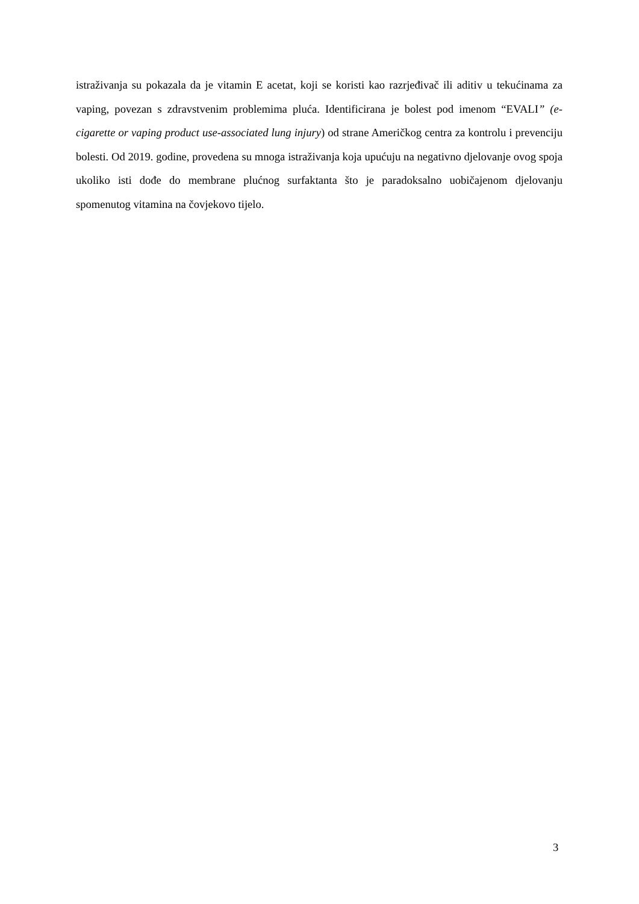istraživanja su pokazala da je vitamin E acetat, koji se koristi kao razrjeđivač ili aditiv u tekućinama za vaping, povezan s zdravstvenim problemima pluća. Identificirana je bolest pod imenom “EVALI” (e-cigarette or vaping product use-associated lung injury) od strane Američkog centra za kontrolu i prevenciju bolesti. Od 2019. godine, provedena su mnoga istraživanja koja upućuju na negativno djelovanje ovog spoja ukoliko isti dođe do membrane plućnog surfaktanta što je paradoksalno uobičajenom djelovanju spomenutog vitamina na čovjekovo tijelo.
3